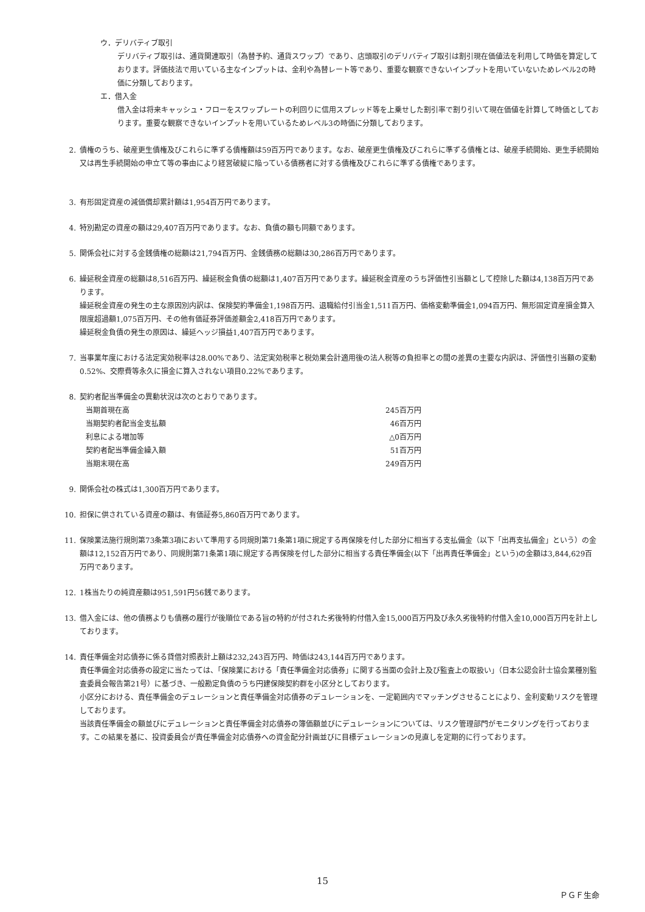ウ．デリバティブ取引
デリバティブ取引は、通貨関連取引（為替予約、通貨スワップ）であり、店頭取引のデリバティブ取引は割引現在価値法を利用して時価を算定しております。評価技法で用いている主なインプットは、金利や為替レート等であり、重要な観察できないインプットを用いていないためレベル2の時価に分類しております。
エ．借入金
借入金は将来キャッシュ・フローをスワップレートの利回りに信用スプレッド等を上乗せした割引率で割り引いて現在価値を計算して時価としております。重要な観察できないインプットを用いているためレベル3の時価に分類しております。
2. 債権のうち、破産更生債権及びこれらに準ずる債権額は59百万円であります。なお、破産更生債権及びこれらに準ずる債権とは、破産手続開始、更生手続開始又は再生手続開始の申立て等の事由により経営破綻に陥っている債務者に対する債権及びこれらに準ずる債権であります。
3. 有形固定資産の減価償却累計額は1,954百万円であります。
4. 特別勘定の資産の額は29,407百万円であります。なお、負債の額も同額であります。
5. 関係会社に対する金銭債権の総額は21,794百万円、金銭債務の総額は30,286百万円であります。
6. 繰延税金資産の総額は8,516百万円、繰延税金負債の総額は1,407百万円であります。繰延税金資産のうち評価性引当額として控除した額は4,138百万円であります。
繰延税金資産の発生の主な原因別内訳は、保険契約準備金1,198百万円、退職給付引当金1,511百万円、価格変動準備金1,094百万円、無形固定資産損金算入限度超過額1,075百万円、その他有価証券評価差額金2,418百万円であります。
繰延税金負債の発生の原因は、繰延ヘッジ損益1,407百万円であります。
7. 当事業年度における法定実効税率は28.00%であり、法定実効税率と税効果会計適用後の法人税等の負担率との間の差異の主要な内訳は、評価性引当額の変動0.52%、交際費等永久に損金に算入されない項目0.22%であります。
8. 契約者配当準備金の異動状況は次のとおりであります。
| 当期首現在高 | 245百万円 |
| 当期契約者配当金支払額 | 46百万円 |
| 利息による増加等 | △0百万円 |
| 契約者配当準備金繰入額 | 51百万円 |
| 当期末現在高 | 249百万円 |
9. 関係会社の株式は1,300百万円であります。
10. 担保に供されている資産の額は、有価証券5,860百万円であります。
11. 保険業法施行規則第73条第3項において準用する同規則第71条第1項に規定する再保険を付した部分に相当する支払備金（以下「出再支払備金」という）の金額は12,152百万円であり、同規則第71条第1項に規定する再保険を付した部分に相当する責任準備金(以下「出再責任準備金」という)の金額は3,844,629百万円であります。
12. 1株当たりの純資産額は951,591円56銭であります。
13. 借入金には、他の債務よりも債務の履行が後順位である旨の特約が付された劣後特約付借入金15,000百万円及び永久劣後特約付借入金10,000百万円を計上しております。
14. 責任準備金対応債券に係る貸借対照表計上額は232,243百万円、時価は243,144百万円であります。
責任準備金対応債券の設定に当たっては、「保険業における「責任準備金対応債券」に関する当面の会計上及び監査上の取扱い」（日本公認会計士協会業種別監査委員会報告第21号）に基づき、一般勘定負債のうち円建保険契約群を小区分としております。
小区分における、責任準備金のデュレーションと責任準備金対応債券のデュレーションを、一定範囲内でマッチングさせることにより、金利変動リスクを管理しております。
当該責任準備金の額並びにデュレーションと責任準備金対応債券の簿価額並びにデュレーションについては、リスク管理部門がモニタリングを行っております。この結果を基に、投資委員会が責任準備金対応債券への資金配分計画並びに目標デュレーションの見直しを定期的に行っております。
15
ＰＧＦ生命